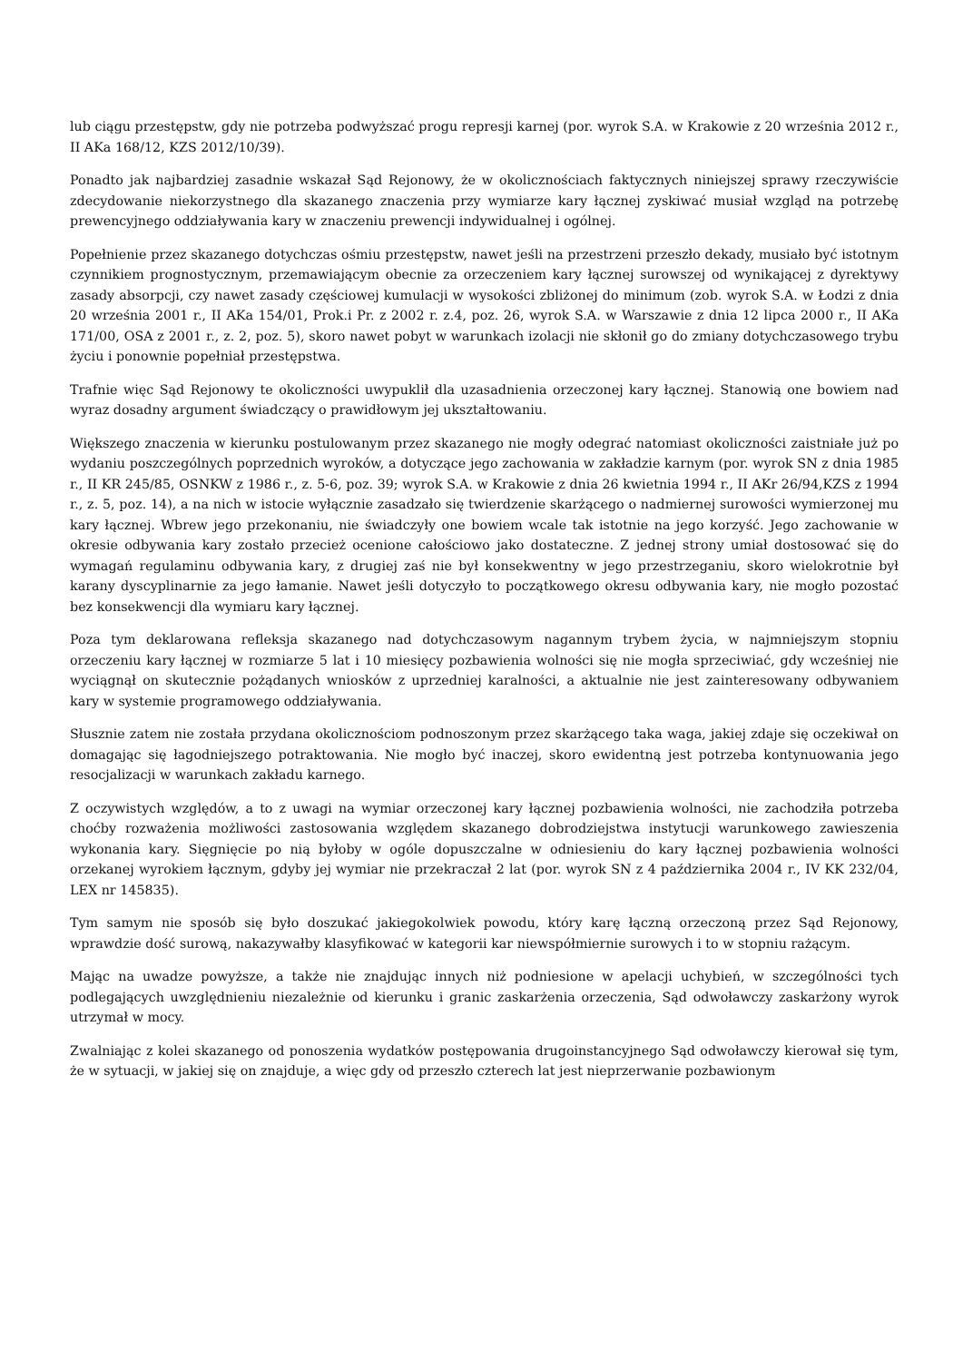lub ciągu przestępstw, gdy nie potrzeba podwyższać progu represji karnej (por. wyrok S.A. w Krakowie z 20 września 2012 r., II AKa 168/12, KZS 2012/10/39).
Ponadto jak najbardziej zasadnie wskazał Sąd Rejonowy, że w okolicznościach faktycznych niniejszej sprawy rzeczywiście zdecydowanie niekorzystnego dla skazanego znaczenia przy wymiarze kary łącznej zyskiwać musiał wzgląd na potrzebę prewencyjnego oddziaływania kary w znaczeniu prewencji indywidualnej i ogólnej.
Popełnienie przez skazanego dotychczas ośmiu przestępstw, nawet jeśli na przestrzeni przeszło dekady, musiało być istotnym czynnikiem prognostycznym, przemawiającym obecnie za orzeczeniem kary łącznej surowszej od wynikającej z dyrektywy zasady absorpcji, czy nawet zasady częściowej kumulacji w wysokości zbliżonej do minimum (zob. wyrok S.A. w Łodzi z dnia 20 września 2001 r., II AKa 154/01, Prok.i Pr. z 2002 r. z.4, poz. 26, wyrok S.A. w Warszawie z dnia 12 lipca 2000 r., II AKa 171/00, OSA z 2001 r., z. 2, poz. 5), skoro nawet pobyt w warunkach izolacji nie skłonił go do zmiany dotychczasowego trybu życiu i ponownie popełniał przestępstwa.
Trafnie więc Sąd Rejonowy te okoliczności uwypuklił dla uzasadnienia orzeczonej kary łącznej. Stanowią one bowiem nad wyraz dosadny argument świadczący o prawidłowym jej ukształtowaniu.
Większego znaczenia w kierunku postulowanym przez skazanego nie mogły odegrać natomiast okoliczności zaistniałe już po wydaniu poszczególnych poprzednich wyroków, a dotyczące jego zachowania w zakładzie karnym (por. wyrok SN z dnia 1985 r., II KR 245/85, OSNKW z 1986 r., z. 5-6, poz. 39; wyrok S.A. w Krakowie z dnia 26 kwietnia 1994 r., II AKr 26/94,KZS z 1994 r., z. 5, poz. 14), a na nich w istocie wyłącznie zasadzało się twierdzenie skarżącego o nadmiernej surowości wymierzonej mu kary łącznej. Wbrew jego przekonaniu, nie świadczyły one bowiem wcale tak istotnie na jego korzyść. Jego zachowanie w okresie odbywania kary zostało przecież ocenione całościowo jako dostateczne. Z jednej strony umiał dostosować się do wymagań regulaminu odbywania kary, z drugiej zaś nie był konsekwentny w jego przestrzeganiu, skoro wielokrotnie był karany dyscyplinarnie za jego łamanie. Nawet jeśli dotyczyło to początkowego okresu odbywania kary, nie mogło pozostać bez konsekwencji dla wymiaru kary łącznej.
Poza tym deklarowana refleksja skazanego nad dotychczasowym nagannym trybem życia, w najmniejszym stopniu orzeczeniu kary łącznej w rozmiarze 5 lat i 10 miesięcy pozbawienia wolności się nie mogła sprzeciwiać, gdy wcześniej nie wyciągnął on skutecznie pożądanych wniosków z uprzedniej karalności, a aktualnie nie jest zainteresowany odbywaniem kary w systemie programowego oddziaływania.
Słusznie zatem nie została przydana okolicznościom podnoszonym przez skarżącego taka waga, jakiej zdaje się oczekiwał on domagając się łagodniejszego potraktowania. Nie mogło być inaczej, skoro ewidentną jest potrzeba kontynuowania jego resocjalizacji w warunkach zakładu karnego.
Z oczywistych względów, a to z uwagi na wymiar orzeczonej kary łącznej pozbawienia wolności, nie zachodziła potrzeba choćby rozważenia możliwości zastosowania względem skazanego dobrodziejstwa instytucji warunkowego zawieszenia wykonania kary. Sięgnięcie po nią byłoby w ogóle dopuszczalne w odniesieniu do kary łącznej pozbawienia wolności orzekanej wyrokiem łącznym, gdyby jej wymiar nie przekraczał 2 lat (por. wyrok SN z 4 października 2004 r., IV KK 232/04, LEX nr 145835).
Tym samym nie sposób się było doszukać jakiegokolwiek powodu, który karę łączną orzeczoną przez Sąd Rejonowy, wprawdzie dość surową, nakazywałby klasyfikować w kategorii kar niewspółmiernie surowych i to w stopniu rażącym.
Mając na uwadze powyższe, a także nie znajdując innych niż podniesione w apelacji uchybień, w szczególności tych podlegających uwzględnieniu niezależnie od kierunku i granic zaskarżenia orzeczenia, Sąd odwoławczy zaskarżony wyrok utrzymał w mocy.
Zwalniając z kolei skazanego od ponoszenia wydatków postępowania drugoinstancyjnego Sąd odwoławczy kierował się tym, że w sytuacji, w jakiej się on znajduje, a więc gdy od przeszło czterech lat jest nieprzerwanie pozbawionym